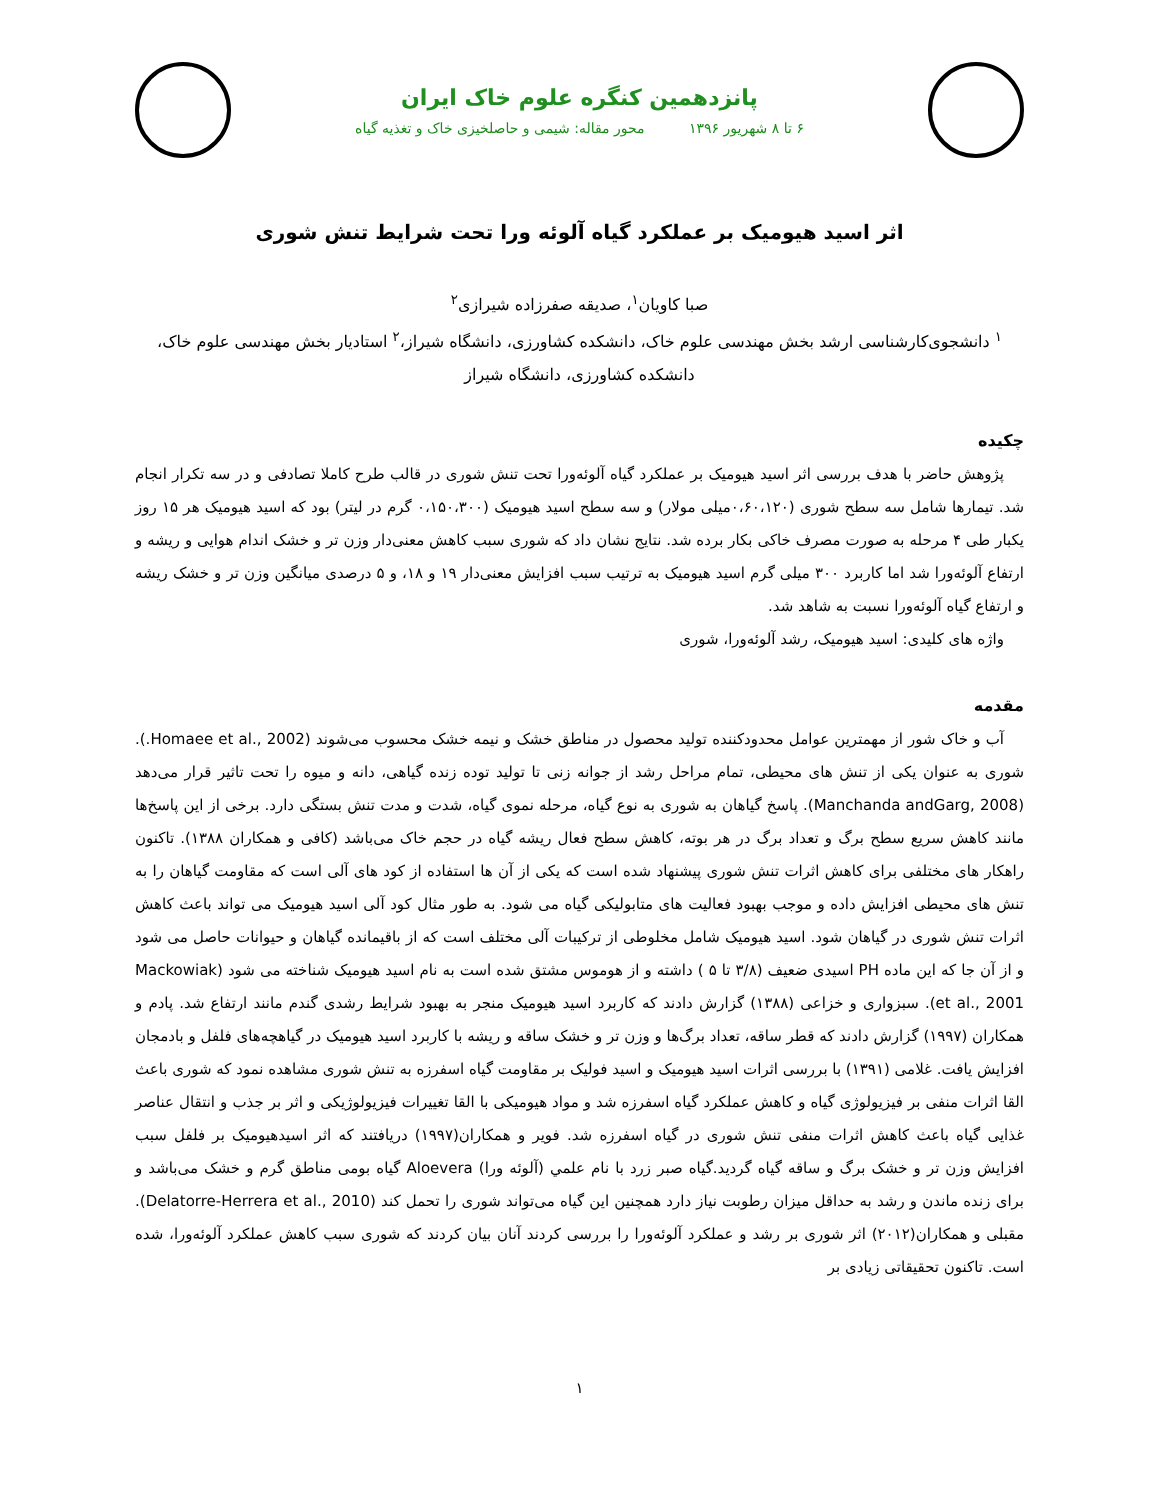پانزدهمین کنگره علوم خاک ایران
۶ تا ۸ شهریور ۱۳۹۶ محور مقاله: شیمی و حاصلخیزی خاک و تغذیه گیاه
اثر اسید هیومیک بر عملکرد گیاه آلوئه ورا تحت شرایط تنش شوری
صبا کاویان<sup>۱</sup>، صدیقه صفرزاده شیرازی<sup>۲</sup>
<sup>۱</sup> دانشجوی‌کارشناسی ارشد بخش مهندسی علوم خاک، دانشکده کشاورزی، دانشگاه شیراز،<sup>۲</sup> استادیار بخش مهندسی علوم خاک، دانشکده کشاورزی، دانشگاه شیراز
چکیده
پژوهش حاضر با هدف بررسی اثر اسید هیومیک بر عملکرد گیاه آلوئه‌ورا تحت تنش شوری در قالب طرح کاملا تصادفی و در سه تکرار انجام شد. تیمارها شامل سه سطح شوری (۰،۶۰،۱۲۰میلی مولار) و سه سطح اسید هیومیک (۰،۱۵۰،۳۰۰ گرم در لیتر) بود که اسید هیومیک هر ۱۵ روز یکبار طی ۴ مرحله به صورت مصرف خاکی بکار برده شد. نتایج نشان داد که شوری سبب کاهش معنی‌دار وزن تر و خشک اندام هوایی و ریشه و ارتفاع آلوئه‌ورا شد اما کاربرد ۳۰۰ میلی گرم اسید هیومیک به ترتیب سبب افزایش معنی‌دار ۱۹ و ۱۸، و ۵ درصدی میانگین وزن تر و خشک ریشه و ارتفاع گیاه آلوئه‌ورا نسبت به شاهد شد.
واژه های کلیدی: اسید هیومیک، رشد آلوئه‌ورا، شوری
مقدمه
آب و خاک شور از مهمترین عوامل محدودکننده تولید محصول در مناطق خشک و نیمه خشک محسوب می‌شوند (Homaee et al., 2002.). شوری به عنوان یکی از تنش های محیطی، تمام مراحل رشد از جوانه زنی تا تولید توده زنده گیاهی، دانه و میوه را تحت تاثیر قرار می‌دهد (Manchanda andGarg, 2008). پاسخ گیاهان به شوری به نوع گیاه، مرحله نموی گیاه، شدت و مدت تنش بستگی دارد. برخی از این پاسخ‌ها مانند کاهش سریع سطح برگ و تعداد برگ در هر بوته، کاهش سطح فعال ریشه گیاه در حجم خاک می‌باشد (کافی و همکاران ۱۳۸۸). تاکنون راهکار های مختلفی برای کاهش اثرات تنش شوری پیشنهاد شده است که یکی از آن ها استفاده از کود های آلی است که مقاومت گیاهان را به تنش های محیطی افزایش داده و موجب بهبود فعالیت های متابولیکی گیاه می شود. به طور مثال کود آلی اسید هیومیک می تواند باعث کاهش اثرات تنش شوری در گیاهان شود. اسید هیومیک شامل مخلوطی از ترکیبات آلی مختلف است که از باقیمانده گیاهان و حیوانات حاصل می شود و از آن جا که این ماده PH اسیدی ضعیف (۳/۸ تا ۵ ) داشته و از هوموس مشتق شده است به نام اسید هیومیک شناخته می شود (Mackowiak et al., 2001). سبزواری و خزاعی (۱۳۸۸) گزارش دادند که کاربرد اسید هیومیک منجر به بهبود شرایط رشدی گندم مانند ارتفاع شد. پادم و همکاران (۱۹۹۷) گزارش دادند که قطر ساقه، تعداد برگ‌ها و وزن تر و خشک ساقه و ریشه با کاربرد اسید هیومیک در گیاهچه‌های فلفل و بادمجان افزایش یافت. غلامی (۱۳۹۱) با بررسی اثرات اسید هیومیک و اسید فولیک بر مقاومت گیاه اسفرزه به تنش شوری مشاهده نمود که شوری باعث القا اثرات منفی بر فیزیولوژی گیاه و کاهش عملکرد گیاه اسفرزه شد و مواد هیومیکی با القا تغییرات فیزیولوژیکی و اثر بر جذب و انتقال عناصر غذایی گیاه باعث کاهش اثرات منفی تنش شوری در گیاه اسفرزه شد. فوير و همکاران(۱۹۹۷) دریافتند که اثر اسیدهیومیک بر فلفل سبب افزایش وزن تر و خشک برگ و ساقه گیاه گردید.گیاه صبر زرد با نام علمي (آلوئه ورا) Aloevera گیاه بومی مناطق گرم و خشک می‌باشد و برای زنده ماندن و رشد به حداقل میزان رطوبت نیاز دارد همچنین این گیاه می‌تواند شوری را تحمل کند (Delatorre-Herrera et al., 2010). مقبلی و همکاران(۲۰۱۲) اثر شوری بر رشد و عملکرد آلوئه‌ورا را بررسی کردند آنان بیان کردند که شوری سبب کاهش عملکرد آلوئه‌ورا، شده است. تاکنون تحقیقاتی زیادی بر
۱